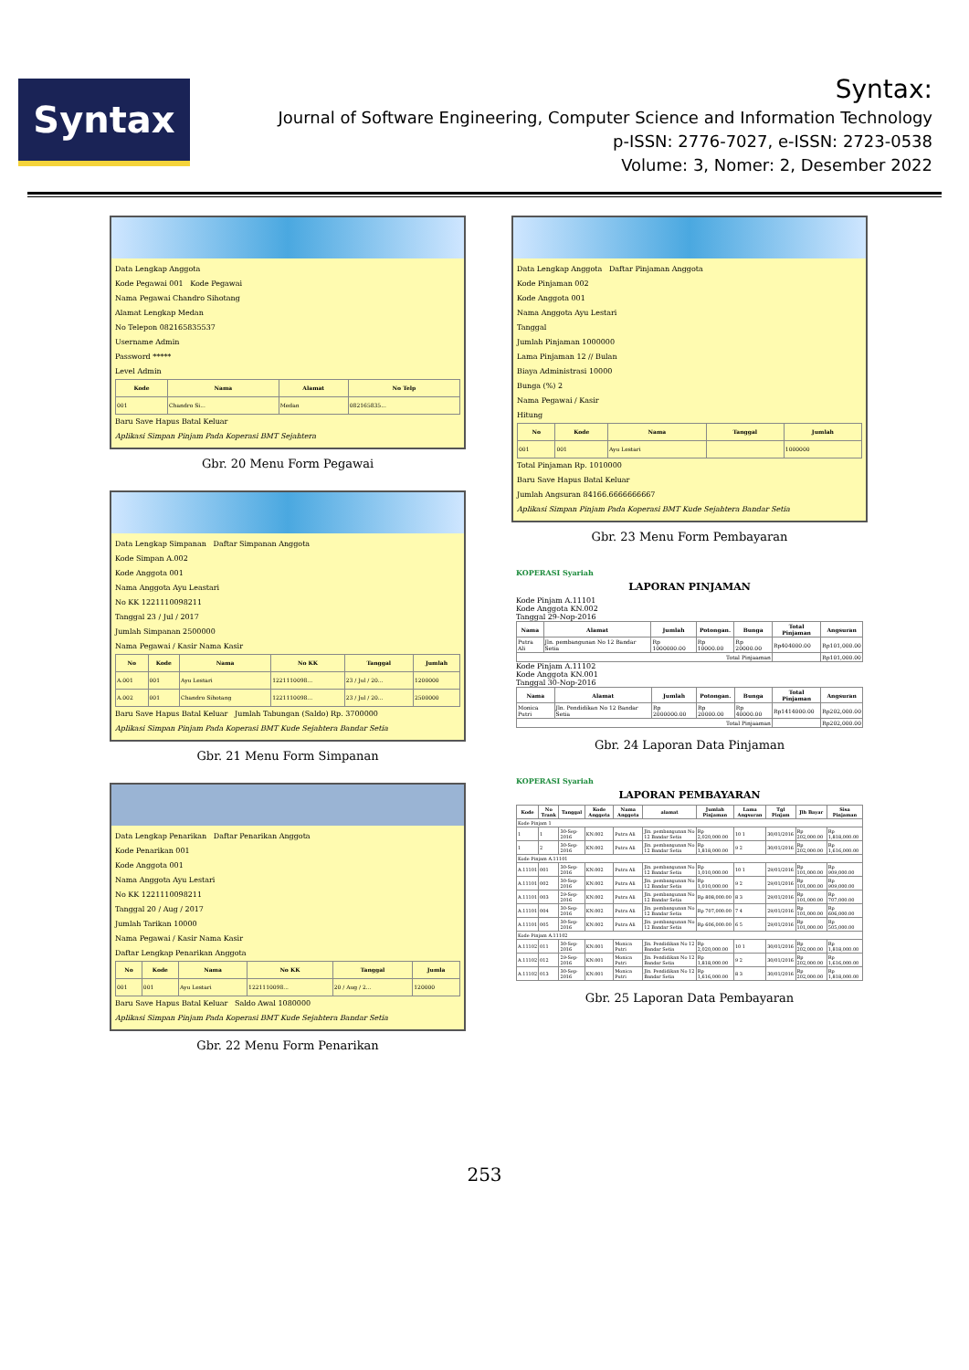Syntax
Syntax:
Journal of Software Engineering, Computer Science and Information Technology
p-ISSN: 2776-7027, e-ISSN: 2723-0538
Volume: 3, Nomer: 2, Desember 2022
Data Lengkap Anggota
Kode Pegawai 001 Kode Pegawai
Nama Pegawai Chandro Sihotang
Alamat Lengkap Medan
No Telepon 082165835537
Username Admin
Password *****
Level Admin
| Kode | Nama | Alamat | No Telp |
| --- | --- | --- | --- |
| 001 | Chandro Si... | Medan | 082165835... |
Baru Save Hapus Batal Keluar
Aplikasi Simpan Pinjam Pada Koperasi BMT Sejahtera
Gbr. 20 Menu Form Pegawai
Data Lengkap Simpanan Daftar Simpanan Anggota
Kode Simpan A.002
Kode Anggota 001
Nama Anggota Ayu Leastari
No KK 1221110098211
Tanggal 23 / Jul / 2017
Jumlah Simpanan 2500000
Nama Pegawai / Kasir Nama Kasir
| No | Kode | Nama | No KK | Tanggal | Jumlah |
| --- | --- | --- | --- | --- | --- |
| A.001 | 001 | Ayu Lestari | 1221110098... | 23 / Jul / 20... | 1200000 |
| A.002 | 001 | Chandro Sihotang | 1221110098... | 23 / Jul / 20... | 2500000 |
Baru Save Hapus Batal Keluar Jumlah Tabungan (Saldo) Rp. 3700000
Aplikasi Simpan Pinjam Pada Koperasi BMT Kude Sejahtera Bandar Setia
Gbr. 21 Menu Form Simpanan
Data Lengkap Penarikan Daftar Penarikan Anggota
Kode Penarikan 001
Kode Anggota 001
Nama Anggota Ayu Lestari
No KK 1221110098211
Tanggal 20 / Aug / 2017
Jumlah Tarikan 10000
Nama Pegawai / Kasir Nama Kasir
Daftar Lengkap Penarikan Anggota
| No | Kode | Nama | No KK | Tanggal | Jumla |
| --- | --- | --- | --- | --- | --- |
| 001 | 001 | Ayu Lestari | 1221110098... | 20 / Aug / 2... | 120000 |
Baru Save Hapus Batal Keluar Saldo Awal 1080000
Aplikasi Simpan Pinjam Pada Koperasi BMT Kude Sejahtera Bandar Setia
Gbr. 22 Menu Form Penarikan
Data Lengkap Anggota Daftar Pinjaman Anggota
Kode Pinjaman 002
Kode Anggota 001
Nama Anggota Ayu Lestari
Tanggal
Jumlah Pinjaman 1000000
Lama Pinjaman 12 // Bulan
Biaya Administrasi 10000
Bunga (%) 2
Nama Pegawai / Kasir
Hitung
| No | Kode | Nama | Tanggal | Jumlah |
| --- | --- | --- | --- | --- |
| 001 | 001 | Ayu Lestari | | 1000000 |
Total Pinjaman Rp. 1010000
Baru Save Hapus Batal Keluar
Jumlah Angsuran 84166.6666666667
Aplikasi Simpan Pinjam Pada Koperasi BMT Kude Sejahtera Bandar Setia
Gbr. 23 Menu Form Pembayaran
KOPERASI Syariah
LAPORAN PINJAMAN
Kode Pinjam A.11101
Kode Anggota KN.002
Tanggal 29-Nop-2016
| Nama | Alamat | Jumlah | Potongan. | Bunga | Total Pinjaman | Angsuran |
| --- | --- | --- | --- | --- | --- | --- |
| Putra Ali | Jln. pembangunan No 12 Bandar Setia | Rp 1000000.00 | Rp 10000.00 | Rp 20000.00 | Rp404000.00 | Rp101,000.00 |
| Total Pinjaaman | | | | | | Rp101,000.00 |
Kode Pinjam A.11102
Kode Anggota KN.001
Tanggal 30-Nop-2016
| Nama | Alamat | Jumlah | Potongan. | Bunga | Total Pinjaman | Angsuran |
| --- | --- | --- | --- | --- | --- | --- |
| Monica Putri | Jln. Pendidikan No 12 Bandar Setia | Rp 2000000.00 | Rp 20000.00 | Rp 40000.00 | Rp1414000.00 | Rp202,000.00 |
| Total Pinjaaman | | | | | | Rp202,000.00 |
Gbr. 24 Laporan Data Pinjaman
KOPERASI Syariah
LAPORAN PEMBAYARAN
| Kode | No Trank | Tanggal | Kode Anggota | Nama Anggota | alamat | Jumlah Pinjaman | Lama Angsuran | Tgl Pinjam | Jlh Bayar | Sisa Pinjaman |
| --- | --- | --- | --- | --- | --- | --- | --- | --- | --- | --- |
| Kode Pinjam 1 | | | | | | | | | | |
| 1 | 1 | 30-Sep-2016 | KN.002 | Putra Ali | Jln. pembangunan No 12 Bandar Setia | Rp 2,020,000.00 | 10 1 | 30/01/2016 | Rp 202,000.00 | Rp 1,818,000.00 |
| 1 | 2 | 30-Sep-2016 | KN.002 | Putra Ali | Jln. pembangunan No 12 Bandar Setia | Rp 1,818,000.00 | 9 2 | 30/01/2016 | Rp 202,000.00 | Rp 1,616,000.00 |
| Kode Pinjam A.11101 | | | | | | | | | | |
| A.11101 | 001 | 30-Sep-2016 | KN.002 | Putra Ali | Jln. pembangunan No 12 Bandar Setia | Rp 1,010,000.00 | 10 1 | 29/01/2016 | Rp 101,000.00 | Rp 909,000.00 |
| A.11101 | 002 | 30-Sep-2016 | KN.002 | Putra Ali | Jln. pembangunan No 12 Bandar Setia | Rp 1,010,000.00 | 9 2 | 29/01/2016 | Rp 101,000.00 | Rp 909,000.00 |
| A.11101 | 003 | 29-Sep-2016 | KN.002 | Putra Ali | Jln. pembangunan No 12 Bandar Setia | Rp 808,000.00 | 8 3 | 29/01/2016 | Rp 101,000.00 | Rp 707,000.00 |
| A.11101 | 004 | 30-Sep-2016 | KN.002 | Putra Ali | Jln. pembangunan No 12 Bandar Setia | Rp 707,000.00 | 7 4 | 29/01/2016 | Rp 101,000.00 | Rp 606,000.00 |
| A.11101 | 005 | 30-Sep-2016 | KN.002 | Putra Ali | Jln. pembangunan No 12 Bandar Setia | Rp 606,000.00 | 6 5 | 29/01/2016 | Rp 101,000.00 | Rp 505,000.00 |
| Kode Pinjam A.11102 | | | | | | | | | | |
| A.11102 | 011 | 30-Sep-2016 | KN.001 | Monica Putri | Jln. Pendidikan No 12 Bandar Setia | Rp 2,020,000.00 | 10 1 | 30/01/2016 | Rp 202,000.00 | Rp 1,818,000.00 |
| A.11102 | 012 | 29-Sep-2016 | KN.001 | Monica Putri | Jln. Pendidikan No 12 Bandar Setia | Rp 1,818,000.00 | 9 2 | 30/01/2016 | Rp 202,000.00 | Rp 1,616,000.00 |
| A.11102 | 013 | 30-Sep-2016 | KN.001 | Monica Putri | Jln. Pendidikan No 12 Bandar Setia | Rp 1,616,000.00 | 8 3 | 30/01/2016 | Rp 202,000.00 | Rp 1,818,000.00 |
Gbr. 25 Laporan Data Pembayaran
253